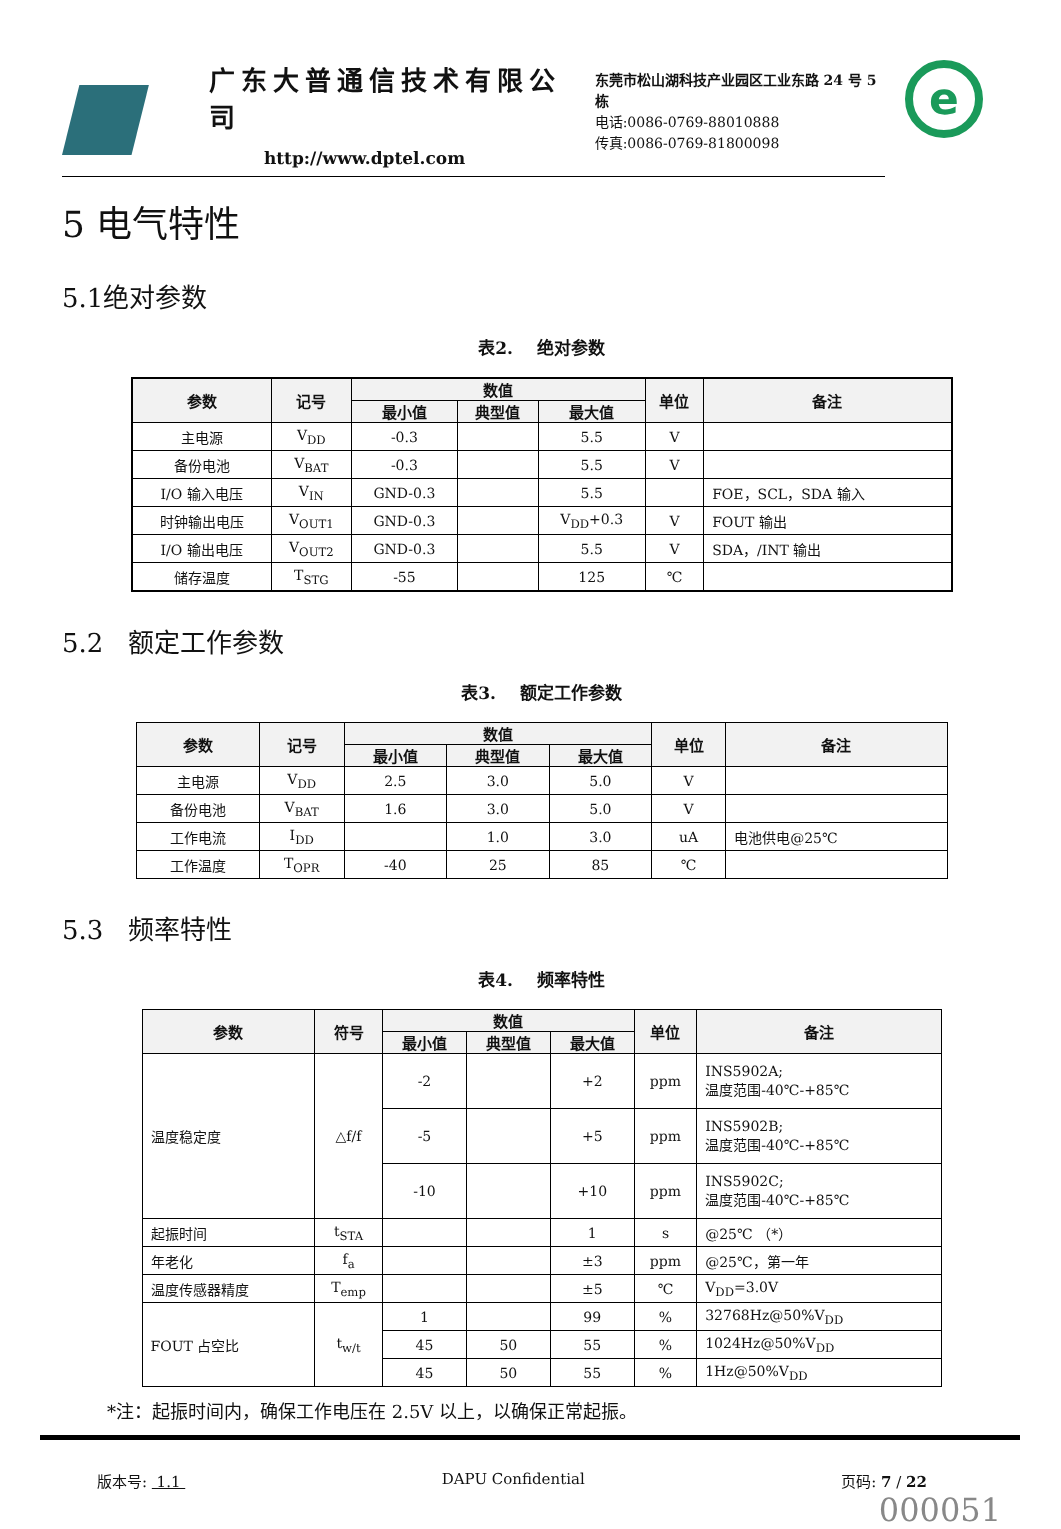广东大普通信技术有限公司
http://www.dptel.com
东莞市松山湖科技产业园区工业东路 24 号 5 栋
电话:0086-0769-88010888
传真:0086-0769-81800098
e
5 电气特性
5.1绝对参数
表2. 绝对参数
| 参数 | 记号 | 数值 | | | 单位 | 备注 |
| --- | --- | --- | --- | --- | --- | --- |
| | | 最小值 | 典型值 | 最大值 | | |
| 主电源 | V<sub>DD</sub> | -0.3 | | 5.5 | V | |
| 备份电池 | V<sub>BAT</sub> | -0.3 | | 5.5 | V | |
| I/O 输入电压 | V<sub>IN</sub> | GND-0.3 | | 5.5 | | FOE，SCL，SDA 输入 |
| 时钟输出电压 | V<sub>OUT1</sub> | GND-0.3 | | V<sub>DD</sub>+0.3 | V | FOUT 输出 |
| I/O 输出电压 | V<sub>OUT2</sub> | GND-0.3 | | 5.5 | V | SDA，/INT 输出 |
| 储存温度 | T<sub>STG</sub> | -55 | | 125 | ℃ | |
5.2 额定工作参数
表3. 额定工作参数
| 参数 | 记号 | 数值 | | | 单位 | 备注 |
| --- | --- | --- | --- | --- | --- | --- |
| | | 最小值 | 典型值 | 最大值 | | |
| 主电源 | V<sub>DD</sub> | 2.5 | 3.0 | 5.0 | V | |
| 备份电池 | V<sub>BAT</sub> | 1.6 | 3.0 | 5.0 | V | |
| 工作电流 | I<sub>DD</sub> | | 1.0 | 3.0 | uA | 电池供电@25℃ |
| 工作温度 | T<sub>OPR</sub> | -40 | 25 | 85 | ℃ | |
5.3 频率特性
表4. 频率特性
| 参数 | 符号 | 数值 | | | 单位 | 备注 |
| --- | --- | --- | --- | --- | --- | --- |
| | | 最小值 | 典型值 | 最大值 | | |
| 温度稳定度 | △f/f | -2 | | +2 | ppm | INS5902A; 温度范围-40℃-+85℃ |
| | | -5 | | +5 | ppm | INS5902B; 温度范围-40℃-+85℃ |
| | | -10 | | +10 | ppm | INS5902C; 温度范围-40℃-+85℃ |
| 起振时间 | t<sub>STA</sub> | | | 1 | s | @25℃ （*） |
| 年老化 | f<sub>a</sub> | | | ±3 | ppm | @25℃，第一年 |
| 温度传感器精度 | T<sub>emp</sub> | | | ±5 | ℃ | V<sub>DD</sub>=3.0V |
| FOUT 占空比 | t<sub>w/t</sub> | 1 | | 99 | % | 32768Hz@50%V<sub>DD</sub> |
| | | 45 | 50 | 55 | % | 1024Hz@50%V<sub>DD</sub> |
| | | 45 | 50 | 55 | % | 1Hz@50%V<sub>DD</sub> |
*注：起振时间内，确保工作电压在 2.5V 以上，以确保正常起振。
版本号: 1.1 DAPU Confidential 页码: 7 / 22
000051